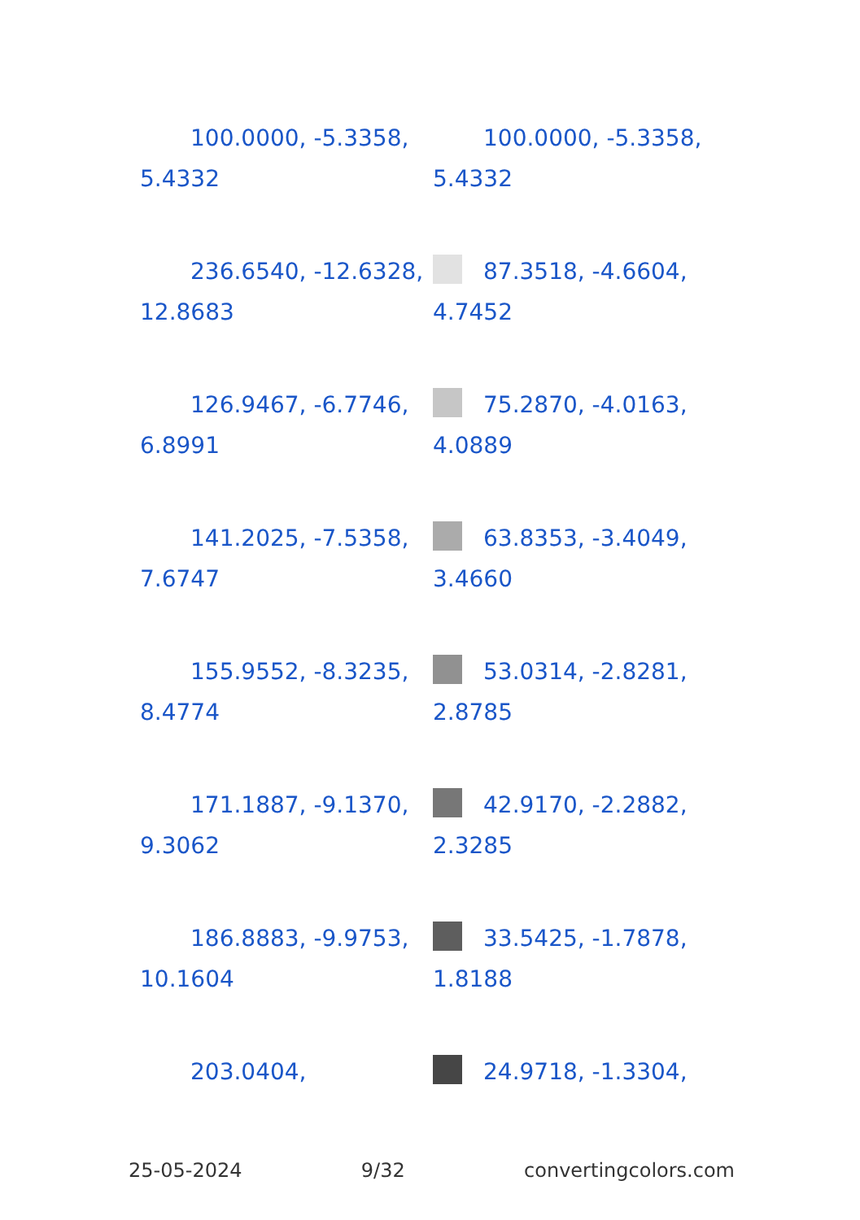100.0000, -5.3358, 5.4332
100.0000, -5.3358, 5.4332
236.6540, -12.6328, 12.8683
87.3518, -4.6604, 4.7452
126.9467, -6.7746, 6.8991
75.2870, -4.0163, 4.0889
141.2025, -7.5358, 7.6747
63.8353, -3.4049, 3.4660
155.9552, -8.3235, 8.4774
53.0314, -2.8281, 2.8785
171.1887, -9.1370, 9.3062
42.9170, -2.2882, 2.3285
186.8883, -9.9753, 10.1604
33.5425, -1.7878, 1.8188
203.0404,
24.9718, -1.3304,
25-05-2024 9/32 convertingcolors.com